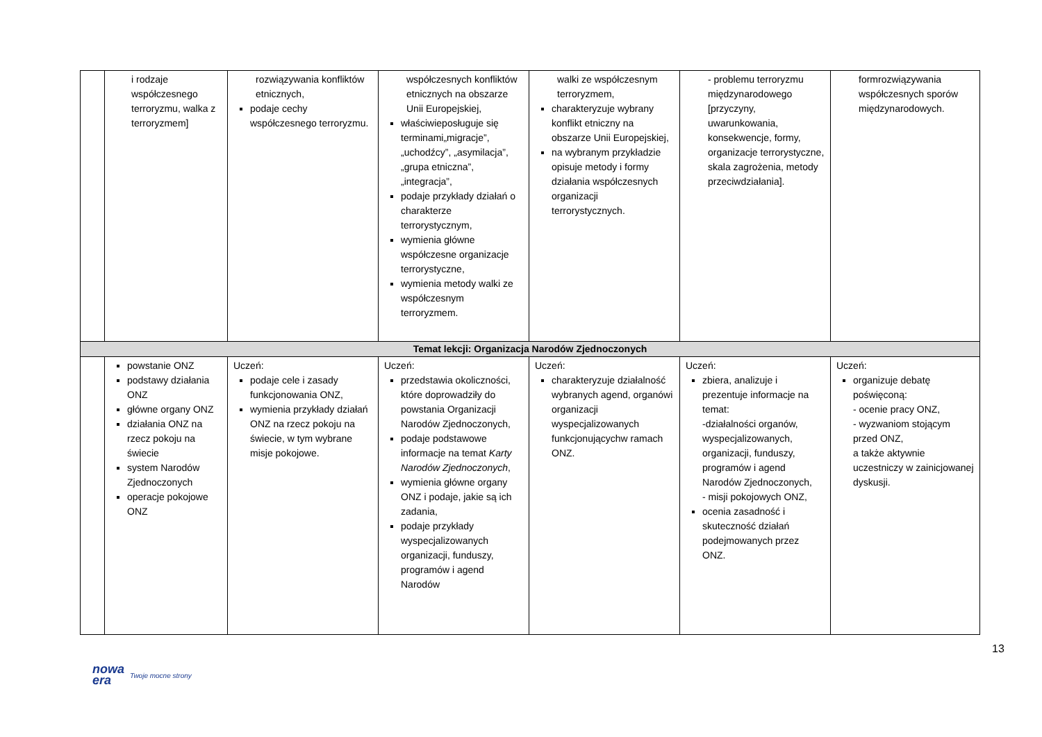| | i rodzaje współczesnego terroryzmu, walka z terroryzmem] | rozwiązywania konfliktów etnicznych, podaje cechy współczesnego terroryzmu. | współczesnych konfliktów etnicznych na obszarze Unii Europejskiej, właściwiepo­sługuje się terminami„migracje”, „uchodźcy”, „asymilacja”, „grupa etniczna”, „integracja”, podaje przykłady działań o charakterze terrorystycznym, wymienia główne współczesne organizacje terrorystyczne, wymienia metody walki ze współczesnym terroryzmem. | walki ze współczesnym terroryzmem, charakteryzuje wybrany konflikt etniczny na obszarze Unii Europejskiej, na wybranym przykładzie opisuje metody i formy działania współczesnych organizacji terrorystycznych. | - problemu terroryzmu międzynarodowego [przyczyny, uwarunkowania, konsekwencje, formy, organizacje terrorystyczne, skala zagrożenia, metody przeciwdziałania]. | formrozwiązywania współczesnych sporów międzynarodowych. |
| Temat lekcji: Organizacja Narodów Zjednoczonych | | | | | | |
| | powstanie ONZ podstawy działania ONZ główne organy ONZ działania ONZ na rzecz pokoju na świecie system Narodów Zjednoczonych operacje pokojowe ONZ | Uczeń: podaje cele i zasady funkcjonowania ONZ, wymienia przykłady działań ONZ na rzecz pokoju na świecie, w tym wybrane misje pokojowe. | Uczeń: przedstawia okoliczności, które doprowadziły do powstania Organizacji Narodów Zjednoczonych, podaje podstawowe informacje na temat Karty Narodów Zjednoczonych , wymienia główne organy ONZ i podaje, jakie są ich zadania, podaje przykłady wyspecjalizowanych organizacji, funduszy, programów i agend Narodów | Uczeń: charakteryzuje działalność wybranych agend, organówi organizacji wyspecjalizowanych funkcjonującychw ramach ONZ. | Uczeń: zbiera, analizuje i prezentuje informacje na temat: -działalności organów, wyspecjalizowanych, organizacji, funduszy, programów i agend Narodów Zjednoczonych, - misji pokojowych ONZ, ocenia zasadność i skuteczność działań podejmowanych przez ONZ. | Uczeń: organizuje debatę poświęconą: - ocenie pracy ONZ, - wyzwaniom stojącym przed ONZ, a także aktywnie uczestniczy w zainicjowanej dyskusji. |
13
nowa
era Twoje mocne strony